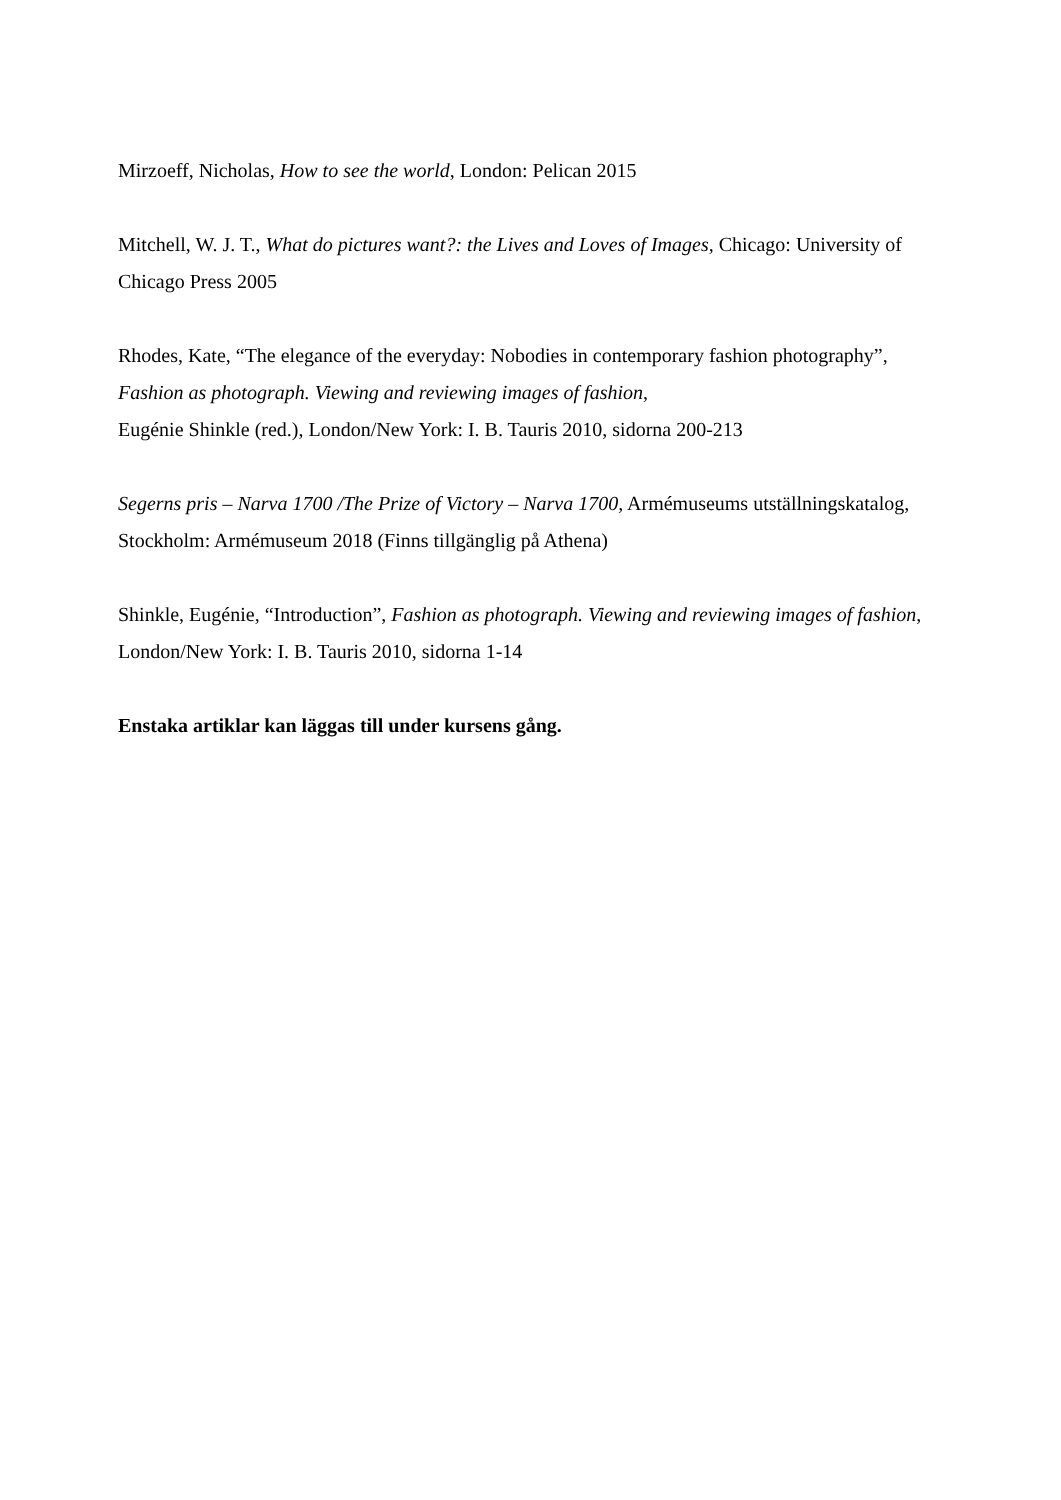Mirzoeff, Nicholas, How to see the world, London: Pelican 2015
Mitchell, W. J. T., What do pictures want?: the Lives and Loves of Images, Chicago: University of Chicago Press 2005
Rhodes, Kate, “The elegance of the everyday: Nobodies in contemporary fashion photography”,
Fashion as photograph. Viewing and reviewing images of fashion,
Eugénie Shinkle (red.), London/New York: I. B. Tauris 2010, sidorna 200-213
Segerns pris – Narva 1700 /The Prize of Victory – Narva 1700, Armémuseums utställningskatalog, Stockholm: Armémuseum 2018 (Finns tillgänglig på Athena)
Shinkle, Eugénie, “Introduction”, Fashion as photograph. Viewing and reviewing images of fashion, London/New York: I. B. Tauris 2010, sidorna 1-14
Enstaka artiklar kan läggas till under kursens gång.